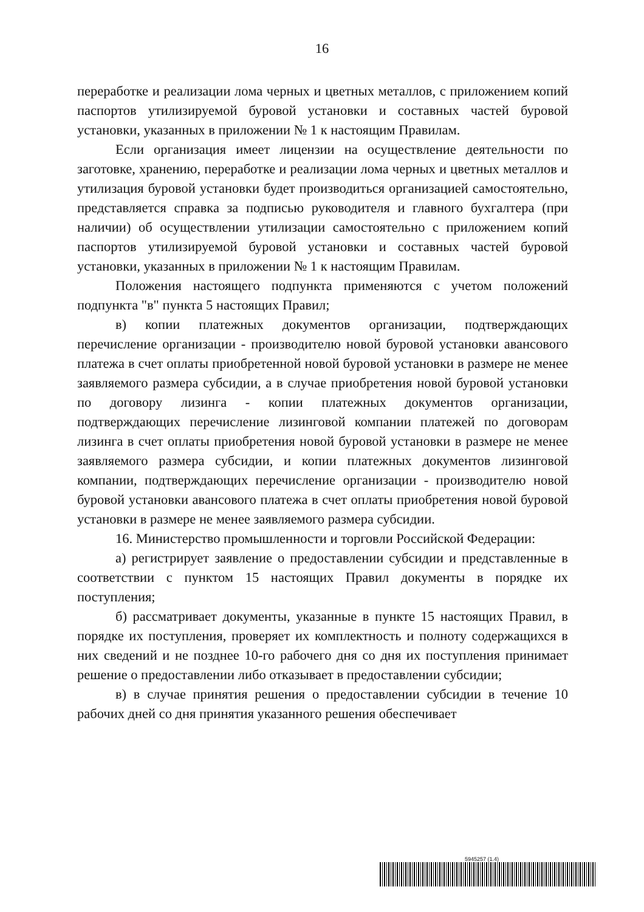16
переработке и реализации лома черных и цветных металлов, с приложением копий паспортов утилизируемой буровой установки и составных частей буровой установки, указанных в приложении № 1 к настоящим Правилам.
Если организация имеет лицензии на осуществление деятельности по заготовке, хранению, переработке и реализации лома черных и цветных металлов и утилизация буровой установки будет производиться организацией самостоятельно, представляется справка за подписью руководителя и главного бухгалтера (при наличии) об осуществлении утилизации самостоятельно с приложением копий паспортов утилизируемой буровой установки и составных частей буровой установки, указанных в приложении № 1 к настоящим Правилам.
Положения настоящего подпункта применяются с учетом положений подпункта "в" пункта 5 настоящих Правил;
в) копии платежных документов организации, подтверждающих перечисление организации - производителю новой буровой установки авансового платежа в счет оплаты приобретенной новой буровой установки в размере не менее заявляемого размера субсидии, а в случае приобретения новой буровой установки по договору лизинга - копии платежных документов организации, подтверждающих перечисление лизинговой компании платежей по договорам лизинга в счет оплаты приобретения новой буровой установки в размере не менее заявляемого размера субсидии, и копии платежных документов лизинговой компании, подтверждающих перечисление организации - производителю новой буровой установки авансового платежа в счет оплаты приобретения новой буровой установки в размере не менее заявляемого размера субсидии.
16. Министерство промышленности и торговли Российской Федерации:
а) регистрирует заявление о предоставлении субсидии и представленные в соответствии с пунктом 15 настоящих Правил документы в порядке их поступления;
б) рассматривает документы, указанные в пункте 15 настоящих Правил, в порядке их поступления, проверяет их комплектность и полноту содержащихся в них сведений и не позднее 10-го рабочего дня со дня их поступления принимает решение о предоставлении либо отказывает в предоставлении субсидии;
в) в случае принятия решения о предоставлении субсидии в течение 10 рабочих дней со дня принятия указанного решения обеспечивает
5945257 (1.4)